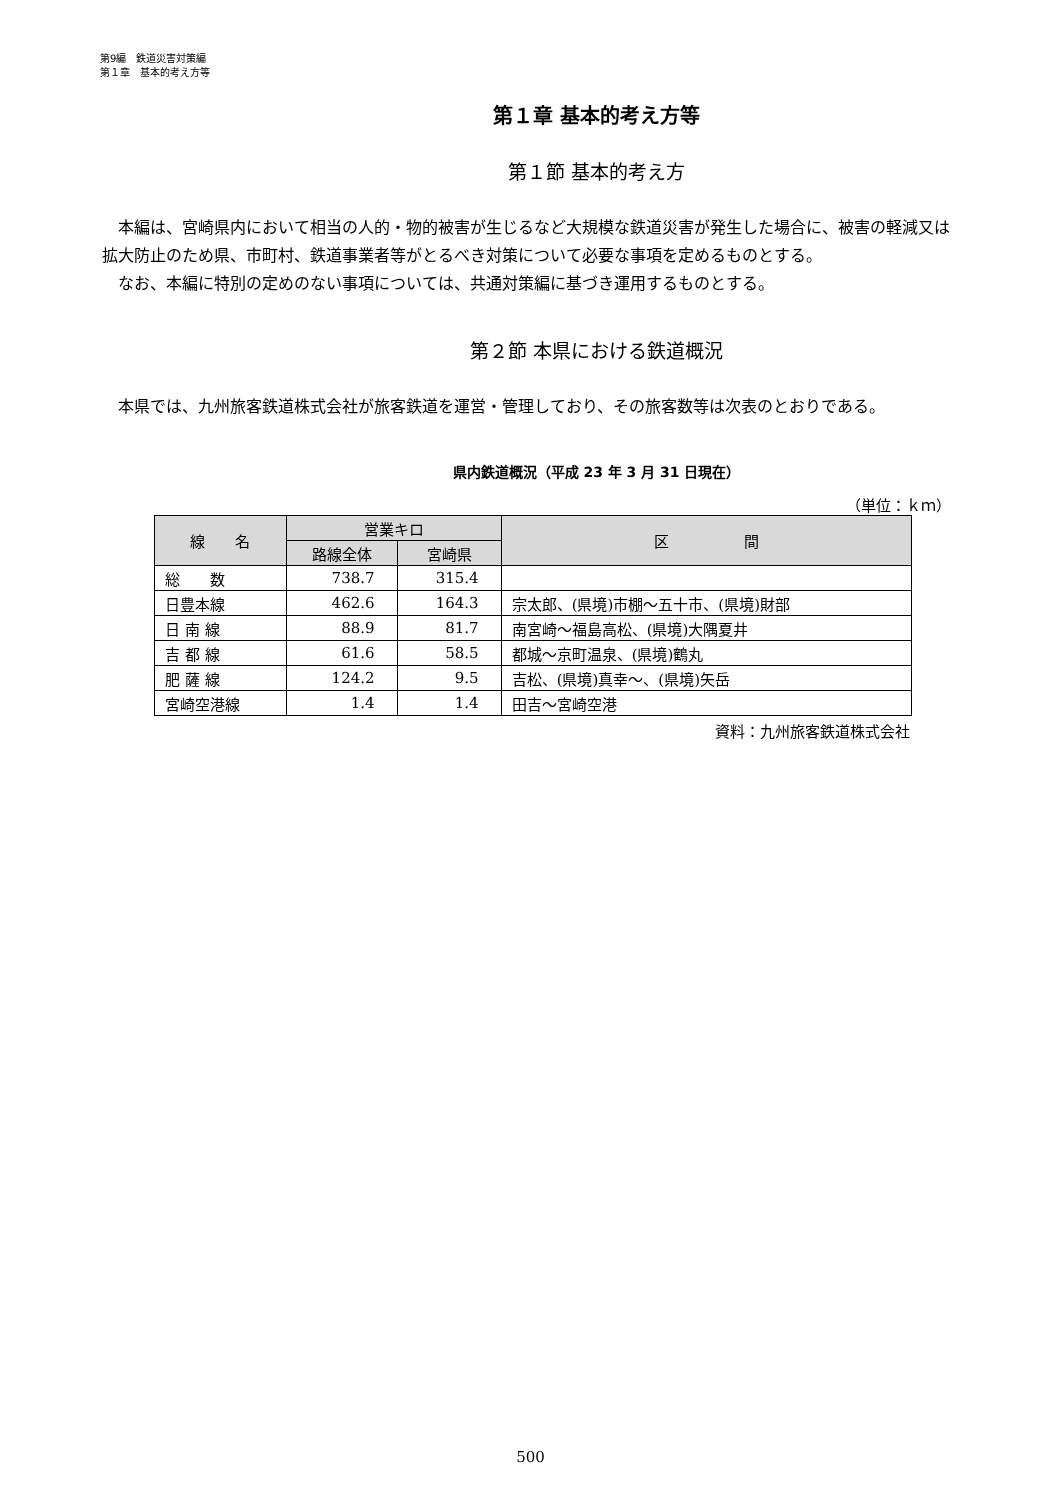第9編　鉄道災害対策編
第１章　基本的考え方等
第１章 基本的考え方等
第１節 基本的考え方
本編は、宮崎県内において相当の人的・物的被害が生じるなど大規模な鉄道災害が発生した場合に、被害の軽減又は拡大防止のため県、市町村、鉄道事業者等がとるべき対策について必要な事項を定めるものとする。
なお、本編に特別の定めのない事項については、共通対策編に基づき運用するものとする。
第２節 本県における鉄道概況
本県では、九州旅客鉄道株式会社が旅客鉄道を運営・管理しており、その旅客数等は次表のとおりである。
県内鉄道概況（平成 23 年 3 月 31 日現在）
（単位：ｋｍ）
| 線 名 | 営業キロ | | 区 間 |
| --- | --- | --- | --- |
| | 路線全体 | 宮崎県 | |
| 総 数 | 738.7 | 315.4 | |
| 日豊本線 | 462.6 | 164.3 | 宗太郎、(県境)市棚～五十市、(県境)財部 |
| 日 南 線 | 88.9 | 81.7 | 南宮崎～福島高松、(県境)大隅夏井 |
| 吉 都 線 | 61.6 | 58.5 | 都城～京町温泉、(県境)鶴丸 |
| 肥 薩 線 | 124.2 | 9.5 | 吉松、(県境)真幸～、(県境)矢岳 |
| 宮崎空港線 | 1.4 | 1.4 | 田吉～宮崎空港 |
資料：九州旅客鉄道株式会社
500